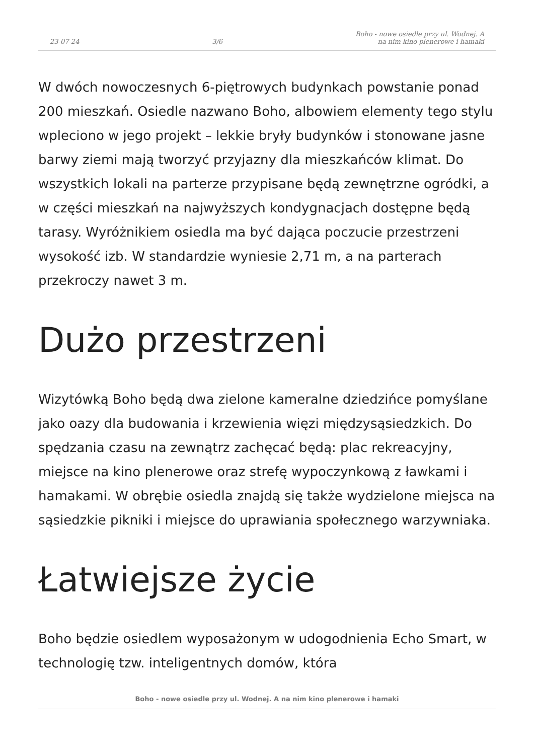23-07-24 3/6 Boho - nowe osiedle przy ul. Wodnej. A
na nim kino plenerowe i hamaki
W dwóch nowoczesnych 6-piętrowych budynkach powstanie ponad 200 mieszkań. Osiedle nazwano Boho, albowiem elementy tego stylu wpleciono w jego projekt – lekkie bryły budynków i stonowane jasne barwy ziemi mają tworzyć przyjazny dla mieszkańców klimat. Do wszystkich lokali na parterze przypisane będą zewnętrzne ogródki, a w części mieszkań na najwyższych kondygnacjach dostępne będą tarasy. Wyróżnikiem osiedla ma być dająca poczucie przestrzeni wysokość izb. W standardzie wyniesie 2,71 m, a na parterach przekroczy nawet 3 m.
Dużo przestrzeni
Wizytówką Boho będą dwa zielone kameralne dziedzińce pomyślane jako oazy dla budowania i krzewienia więzi międzysąsiedzkich. Do spędzania czasu na zewnątrz zachęcać będą: plac rekreacyjny, miejsce na kino plenerowe oraz strefę wypoczynkową z ławkami i hamakami. W obrębie osiedla znajdą się także wydzielone miejsca na sąsiedzkie pikniki i miejsce do uprawiania społecznego warzywniaka.
Łatwiejsze życie
Boho będzie osiedlem wyposażonym w udogodnienia Echo Smart, w technologię tzw. inteligentnych domów, która
Boho - nowe osiedle przy ul. Wodnej. A na nim kino plenerowe i hamaki